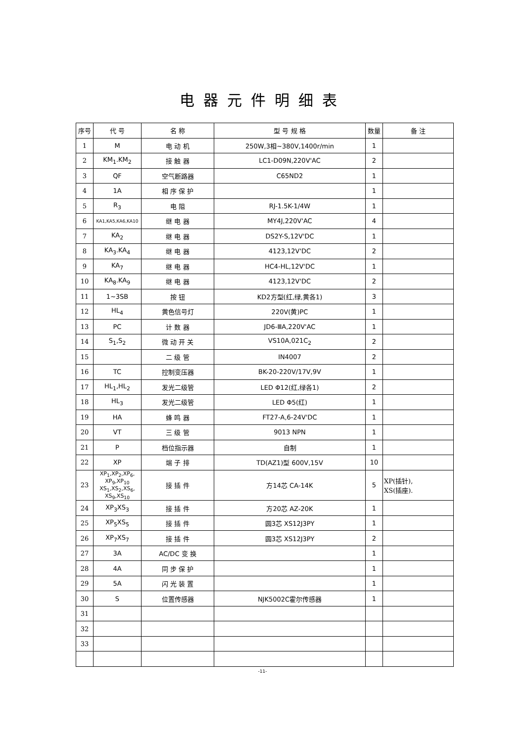电器元件明细表
| 序号 | 代 号 | 名 称 | 型 号 规 格 | 数量 | 备 注 |
| --- | --- | --- | --- | --- | --- |
| 1 | M | 电 动 机 | 250W,3相~380V,1400r/min | 1 | |
| 2 | KM<sub>1</sub>.KM<sub>2</sub> | 接 触 器 | LC1-D09N,220V'AC | 2 | |
| 3 | QF | 空气断路器 | C65ND2 | 1 | |
| 4 | 1A | 相 序 保 护 | | 1 | |
| 5 | R<sub>3</sub> | 电 阻 | RJ-1.5K-1/4W | 1 | |
| 6 | KA1,KA5,KA6,KA10 | 继 电 器 | MY4J,220V'AC | 4 | |
| 7 | KA<sub>2</sub> | 继 电 器 | DS2Y-S,12V'DC | 1 | |
| 8 | KA<sub>3</sub>.KA<sub>4</sub> | 继 电 器 | 4123,12V'DC | 2 | |
| 9 | KA<sub>7</sub> | 继 电 器 | HC4-HL,12V'DC | 1 | |
| 10 | KA<sub>8</sub>.KA<sub>9</sub> | 继 电 器 | 4123,12V'DC | 2 | |
| 11 | 1~3SB | 按 钮 | KD2方型(红,绿,黄各1) | 3 | |
| 12 | HL<sub>4</sub> | 黄色信号灯 | 220V(黄)PC | 1 | |
| 13 | PC | 计 数 器 | JD6-ⅢA,220V'AC | 1 | |
| 14 | S<sub>1</sub>,S<sub>2</sub> | 微 动 开 关 | VS10A,021C<sub>2</sub> | 2 | |
| 15 | | 二 级 管 | IN4007 | 2 | |
| 16 | TC | 控制变压器 | BK-20-220V/17V,9V | 1 | |
| 17 | HL<sub>1</sub>,HL<sub>2</sub> | 发光二级管 | LED Φ12(红,绿各1) | 2 | |
| 18 | HL<sub>3</sub> | 发光二级管 | LED Φ5(红) | 1 | |
| 19 | HA | 蜂 鸣 器 | FT27-A,6-24V'DC | 1 | |
| 20 | VT | 三 级 管 | 9013 NPN | 1 | |
| 21 | P | 档位指示器 | 自制 | 1 | |
| 22 | XP | 端 子 排 | TD(AZ1)型 600V,15V | 10 | |
| 23 | XP<sub>1</sub>,XP<sub>2</sub>,XP<sub>6</sub>, XP<sub>9</sub>,XP<sub>10</sub> XS<sub>1</sub>,XS<sub>2</sub>,XS<sub>6</sub>, XS<sub>9</sub>,XS<sub>10</sub> | 接 插 件 | 方14芯 CA-14K | 5 | XP(插针), XS(插座). |
| 24 | XP<sub>3</sub>XS<sub>3</sub> | 接 插 件 | 方20芯 AZ-20K | 1 | |
| 25 | XP<sub>5</sub>XS<sub>5</sub> | 接 插 件 | 圆3芯 XS12J3PY | 1 | |
| 26 | XP<sub>7</sub>XS<sub>7</sub> | 接 插 件 | 圆3芯 XS12J3PY | 2 | |
| 27 | 3A | AC/DC 变 换 | | 1 | |
| 28 | 4A | 同 步 保 护 | | 1 | |
| 29 | 5A | 闪 光 装 置 | | 1 | |
| 30 | S | 位置传感器 | NJK5002C霍尔传感器 | 1 | |
| 31 | | | | | |
| 32 | | | | | |
| 33 | | | | | |
-11-